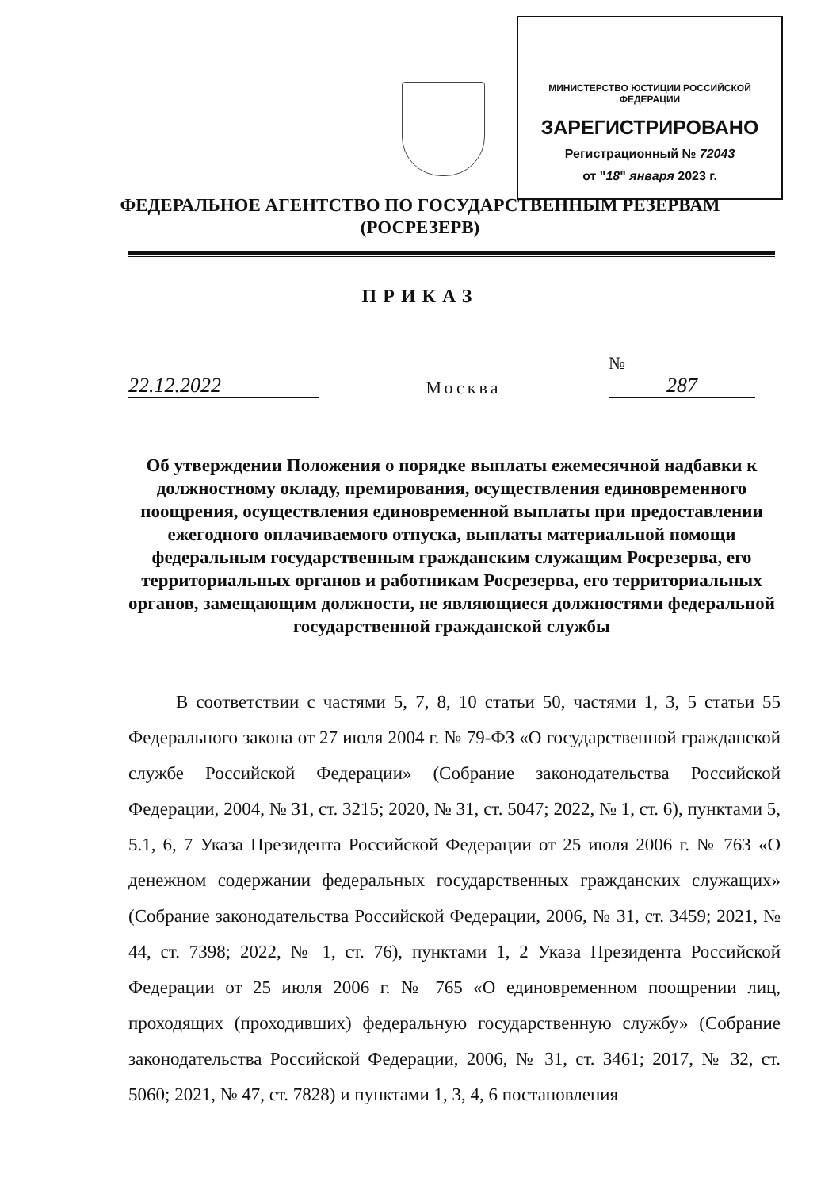МИНИСТЕРСТВО ЮСТИЦИИ РОССИЙСКОЙ ФЕДЕРАЦИИ
ЗАРЕГИСТРИРОВАНО
Регистрационный № 72043
от "18" января 2023 г.
ФЕДЕРАЛЬНОЕ АГЕНТСТВО ПО ГОСУДАРСТВЕННЫМ РЕЗЕРВАМ
(РОСРЕЗЕРВ)
ПРИКАЗ
22.12.2022
Москва
№ 287
Об утверждении Положения о порядке выплаты ежемесячной надбавки к должностному окладу, премирования, осуществления единовременного поощрения, осуществления единовременной выплаты при предоставлении ежегодного оплачиваемого отпуска, выплаты материальной помощи федеральным государственным гражданским служащим Росрезерва, его территориальных органов и работникам Росрезерва, его территориальных органов, замещающим должности, не являющиеся должностями федеральной государственной гражданской службы
В соответствии с частями 5, 7, 8, 10 статьи 50, частями 1, 3, 5 статьи 55 Федерального закона от 27 июля 2004 г. № 79-ФЗ «О государственной гражданской службе Российской Федерации» (Собрание законодательства Российской Федерации, 2004, № 31, ст. 3215; 2020, № 31, ст. 5047; 2022, № 1, ст. 6), пунктами 5, 5.1, 6, 7 Указа Президента Российской Федерации от 25 июля 2006 г. № 763 «О денежном содержании федеральных государственных гражданских служащих» (Собрание законодательства Российской Федерации, 2006, № 31, ст. 3459; 2021, № 44, ст. 7398; 2022, № 1, ст. 76), пунктами 1, 2 Указа Президента Российской Федерации от 25 июля 2006 г. № 765 «О единовременном поощрении лиц, проходящих (проходивших) федеральную государственную службу» (Собрание законодательства Российской Федерации, 2006, № 31, ст. 3461; 2017, № 32, ст. 5060; 2021, № 47, ст. 7828) и пунктами 1, 3, 4, 6 постановления